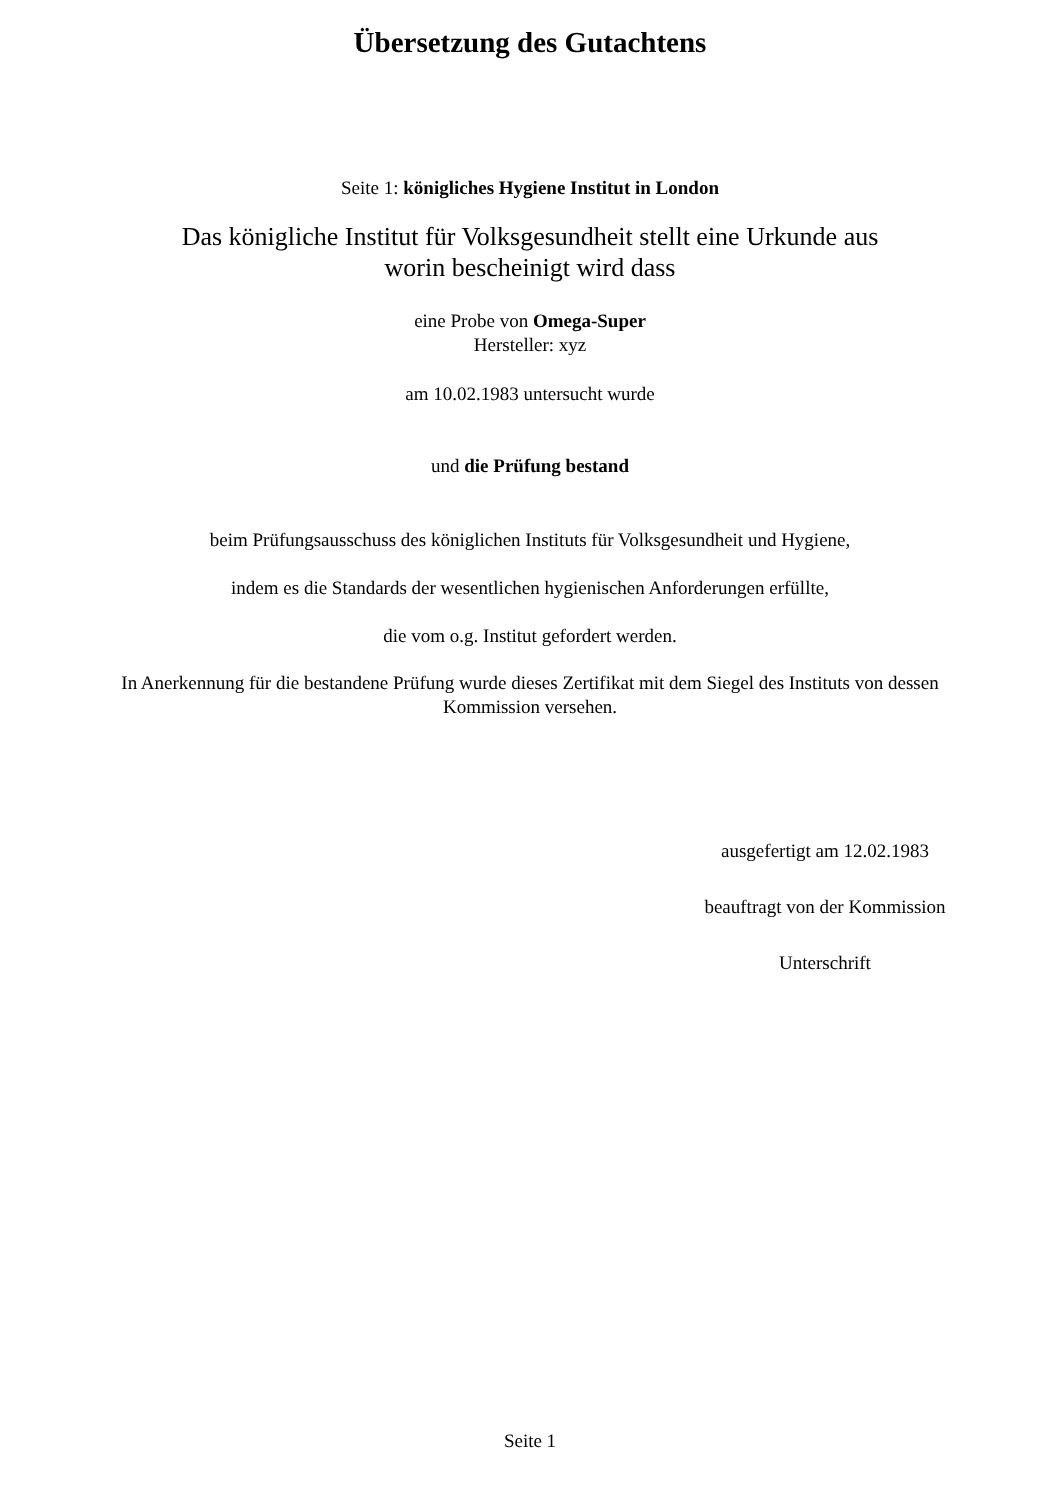Übersetzung des Gutachtens
Seite 1: königliches Hygiene Institut in London
Das königliche Institut für Volksgesundheit stellt eine Urkunde aus
worin bescheinigt wird dass
eine Probe von Omega-Super
Hersteller: xyz
am 10.02.1983 untersucht wurde
und die Prüfung bestand
beim Prüfungsausschuss des königlichen Instituts für Volksgesundheit und Hygiene,
indem es die Standards der wesentlichen hygienischen Anforderungen erfüllte,
die vom o.g. Institut gefordert werden.
In Anerkennung für die bestandene Prüfung wurde dieses Zertifikat mit dem Siegel des Instituts von dessen
Kommission versehen.
ausgefertigt am 12.02.1983
beauftragt von der Kommission
Unterschrift
Seite 1